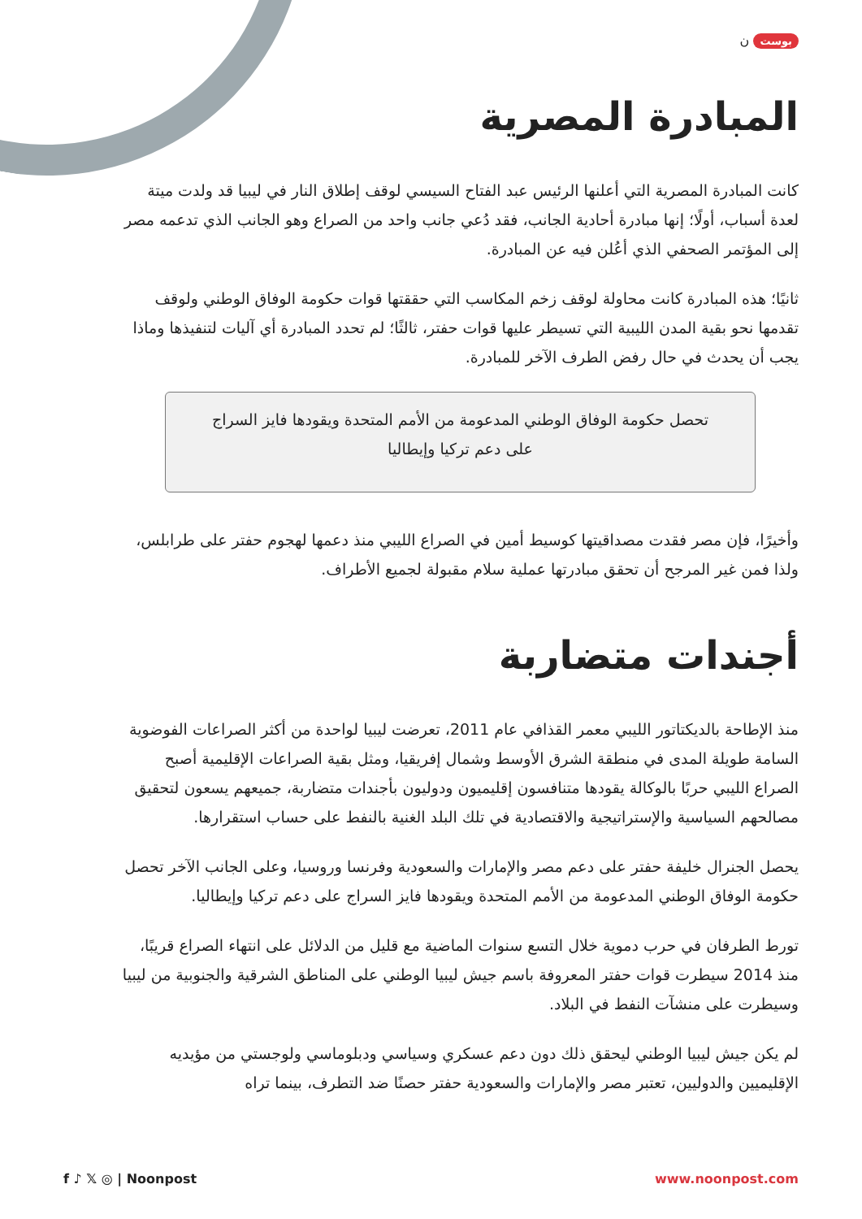بوست ن
المبادرة المصرية
كانت المبادرة المصرية التي أعلنها الرئيس عبد الفتاح السيسي لوقف إطلاق النار في ليبيا قد ولدت ميتة لعدة أسباب، أولًا؛ إنها مبادرة أحادية الجانب، فقد دُعي جانب واحد من الصراع وهو الجانب الذي تدعمه مصر إلى المؤتمر الصحفي الذي أعُلن فيه عن المبادرة.
ثانيًا؛ هذه المبادرة كانت محاولة لوقف زخم المكاسب التي حققتها قوات حكومة الوفاق الوطني ولوقف تقدمها نحو بقية المدن الليبية التي تسيطر عليها قوات حفتر، ثالثًا؛ لم تحدد المبادرة أي آليات لتنفيذها وماذا يجب أن يحدث في حال رفض الطرف الآخر للمبادرة.
تحصل حكومة الوفاق الوطني المدعومة من الأمم المتحدة ويقودها فايز السراج على دعم تركيا وإيطاليا
وأخيرًا، فإن مصر فقدت مصداقيتها كوسيط أمين في الصراع الليبي منذ دعمها لهجوم حفتر على طرابلس، ولذا فمن غير المرجح أن تحقق مبادرتها عملية سلام مقبولة لجميع الأطراف.
أجندات متضاربة
منذ الإطاحة بالديكتاتور الليبي معمر القذافي عام 2011، تعرضت ليبيا لواحدة من أكثر الصراعات الفوضوية السامة طويلة المدى في منطقة الشرق الأوسط وشمال إفريقيا، ومثل بقية الصراعات الإقليمية أصبح الصراع الليبي حربًا بالوكالة يقودها متنافسون إقليميون ودوليون بأجندات متضاربة، جميعهم يسعون لتحقيق مصالحهم السياسية والإستراتيجية والاقتصادية في تلك البلد الغنية بالنفط على حساب استقرارها.
يحصل الجنرال خليفة حفتر على دعم مصر والإمارات والسعودية وفرنسا وروسيا، وعلى الجانب الآخر تحصل حكومة الوفاق الوطني المدعومة من الأمم المتحدة ويقودها فايز السراج على دعم تركيا وإيطاليا.
تورط الطرفان في حرب دموية خلال التسع سنوات الماضية مع قليل من الدلائل على انتهاء الصراع قريبًا، منذ 2014 سيطرت قوات حفتر المعروفة باسم جيش ليبيا الوطني على المناطق الشرقية والجنوبية من ليبيا وسيطرت على منشآت النفط في البلاد.
لم يكن جيش ليبيا الوطني ليحقق ذلك دون دعم عسكري وسياسي ودبلوماسي ولوجستي من مؤيديه الإقليميين والدوليين، تعتبر مصر والإمارات والسعودية حفتر حصنًا ضد التطرف، بينما تراه
f ♪ 𝕏 ◎ | Noonpost www.noonpost.com